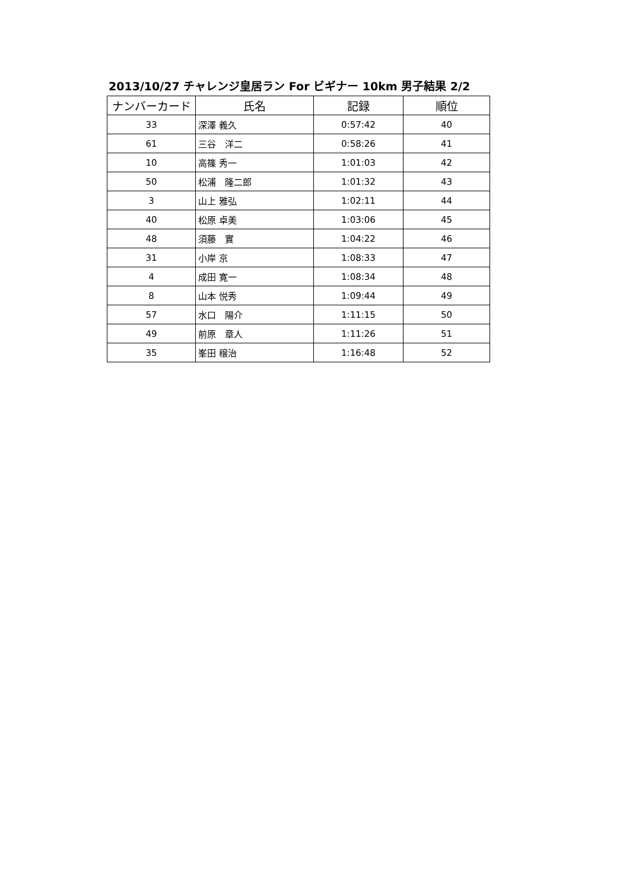2013/10/27 チャレンジ皇居ラン For ビギナー 10km 男子結果 2/2
| ナンバーカード | 氏名 | 記録 | 順位 |
| --- | --- | --- | --- |
| 33 | 深澤 義久 | 0:57:42 | 40 |
| 61 | 三谷 洋二 | 0:58:26 | 41 |
| 10 | 高篠 秀一 | 1:01:03 | 42 |
| 50 | 松浦 隆二郎 | 1:01:32 | 43 |
| 3 | 山上 雅弘 | 1:02:11 | 44 |
| 40 | 松原 卓美 | 1:03:06 | 45 |
| 48 | 須藤 實 | 1:04:22 | 46 |
| 31 | 小岸 京 | 1:08:33 | 47 |
| 4 | 成田 寛一 | 1:08:34 | 48 |
| 8 | 山本 悦秀 | 1:09:44 | 49 |
| 57 | 水口 陽介 | 1:11:15 | 50 |
| 49 | 前原 章人 | 1:11:26 | 51 |
| 35 | 峯田 穣治 | 1:16:48 | 52 |